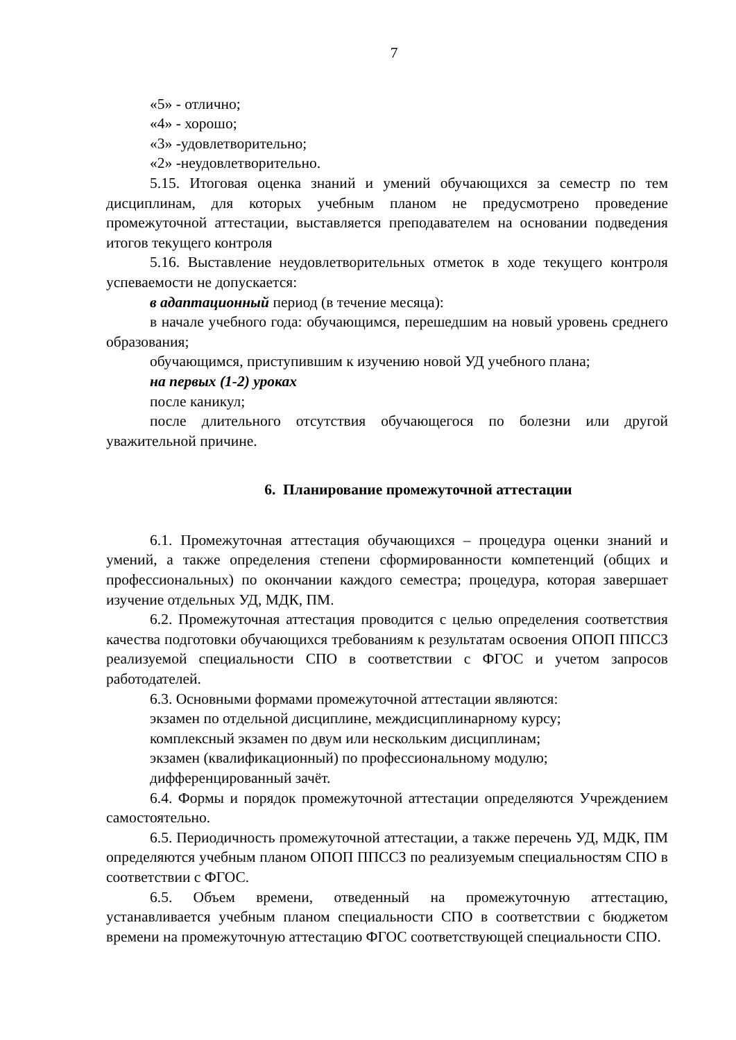7
«5» - отлично;
«4» - хорошо;
«3» -удовлетворительно;
«2» -неудовлетворительно.
5.15. Итоговая оценка знаний и умений обучающихся за семестр по тем дисциплинам, для которых учебным планом не предусмотрено проведение промежуточной аттестации, выставляется преподавателем на основании подведения итогов текущего контроля
5.16. Выставление неудовлетворительных отметок в ходе текущего контроля успеваемости не допускается:
в адаптационный период (в течение месяца):
в начале учебного года: обучающимся, перешедшим на новый уровень среднего образования;
обучающимся, приступившим к изучению новой УД учебного плана;
на первых (1-2) уроках
после каникул;
после длительного отсутствия обучающегося по болезни или другой уважительной причине.
6. Планирование промежуточной аттестации
6.1. Промежуточная аттестация обучающихся – процедура оценки знаний и умений, а также определения степени сформированности компетенций (общих и профессиональных) по окончании каждого семестра; процедура, которая завершает изучение отдельных УД, МДК, ПМ.
6.2. Промежуточная аттестация проводится с целью определения соответствия качества подготовки обучающихся требованиям к результатам освоения ОПОП ППССЗ реализуемой специальности СПО в соответствии с ФГОС и учетом запросов работодателей.
6.3. Основными формами промежуточной аттестации являются:
экзамен по отдельной дисциплине, междисциплинарному курсу;
комплексный экзамен по двум или нескольким дисциплинам;
экзамен (квалификационный) по профессиональному модулю;
дифференцированный зачёт.
6.4. Формы и порядок промежуточной аттестации определяются Учреждением самостоятельно.
6.5. Периодичность промежуточной аттестации, а также перечень УД, МДК, ПМ определяются учебным планом ОПОП ППССЗ по реализуемым специальностям СПО в соответствии с ФГОС.
6.5. Объем времени, отведенный на промежуточную аттестацию, устанавливается учебным планом специальности СПО в соответствии с бюджетом времени на промежуточную аттестацию ФГОС соответствующей специальности СПО.